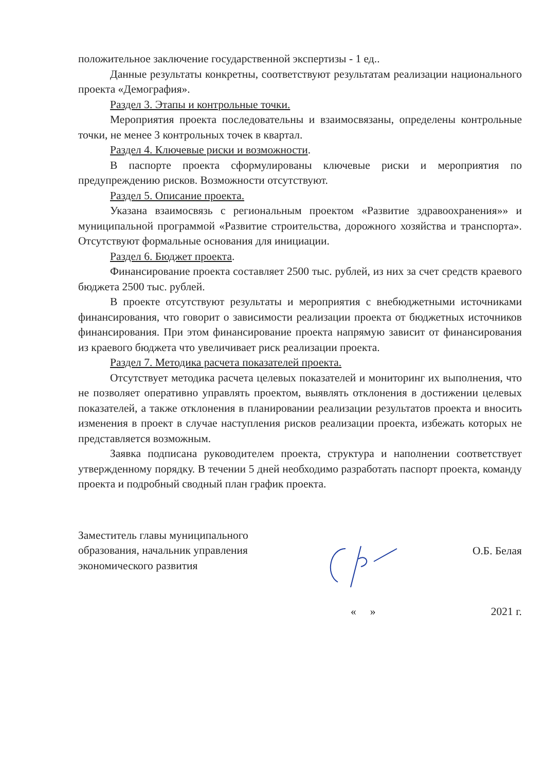положительное заключение государственной экспертизы - 1 ед..
Данные результаты конкретны, соответствуют результатам реализации национального проекта «Демография».
Раздел 3. Этапы и контрольные точки.
Мероприятия проекта последовательны и взаимосвязаны, определены контрольные точки, не менее 3 контрольных точек в квартал.
Раздел 4. Ключевые риски и возможности.
В паспорте проекта сформулированы ключевые риски и мероприятия по предупреждению рисков. Возможности отсутствуют.
Раздел 5. Описание проекта.
Указана взаимосвязь с региональным проектом «Развитие здравоохранения»» и муниципальной программой «Развитие строительства, дорожного хозяйства и транспорта». Отсутствуют формальные основания для инициации.
Раздел 6. Бюджет проекта.
Финансирование проекта составляет 2500 тыс. рублей, из них за счет средств краевого бюджета 2500 тыс. рублей.
В проекте отсутствуют результаты и мероприятия с внебюджетными источниками финансирования, что говорит о зависимости реализации проекта от бюджетных источников финансирования. При этом финансирование проекта напрямую зависит от финансирования из краевого бюджета что увеличивает риск реализации проекта.
Раздел 7. Методика расчета показателей проекта.
Отсутствует методика расчета целевых показателей и мониторинг их выполнения, что не позволяет оперативно управлять проектом, выявлять отклонения в достижении целевых показателей, а также отклонения в планировании реализации результатов проекта и вносить изменения в проект в случае наступления рисков реализации проекта, избежать которых не представляется возможным.
Заявка подписана руководителем проекта, структура и наполнении соответствует утвержденному порядку. В течении 5 дней необходимо разработать паспорт проекта, команду проекта и подробный сводный план график проекта.
Заместитель главы муниципального
образования, начальник управления
экономического развития
О.Б. Белая
« » 2021 г.